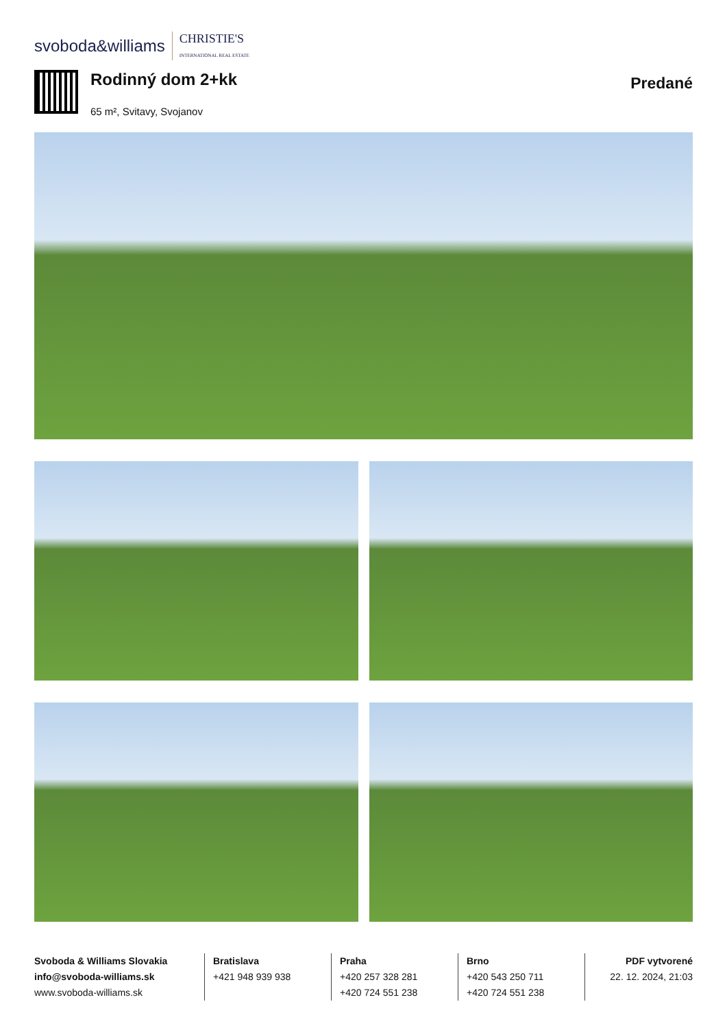svoboda&williams CHRISTIE'S
INTERNATIONAL REAL ESTATE
Rodinný dom 2+kk
65 m², Svitavy, Svojanov
Predané
Svoboda & Williams Slovakia
info@svoboda-williams.sk
www.svoboda-williams.sk
Bratislava
+421 948 939 938
Praha
+420 257 328 281
+420 724 551 238
Brno
+420 543 250 711
+420 724 551 238
PDF vytvorené
22. 12. 2024, 21:03